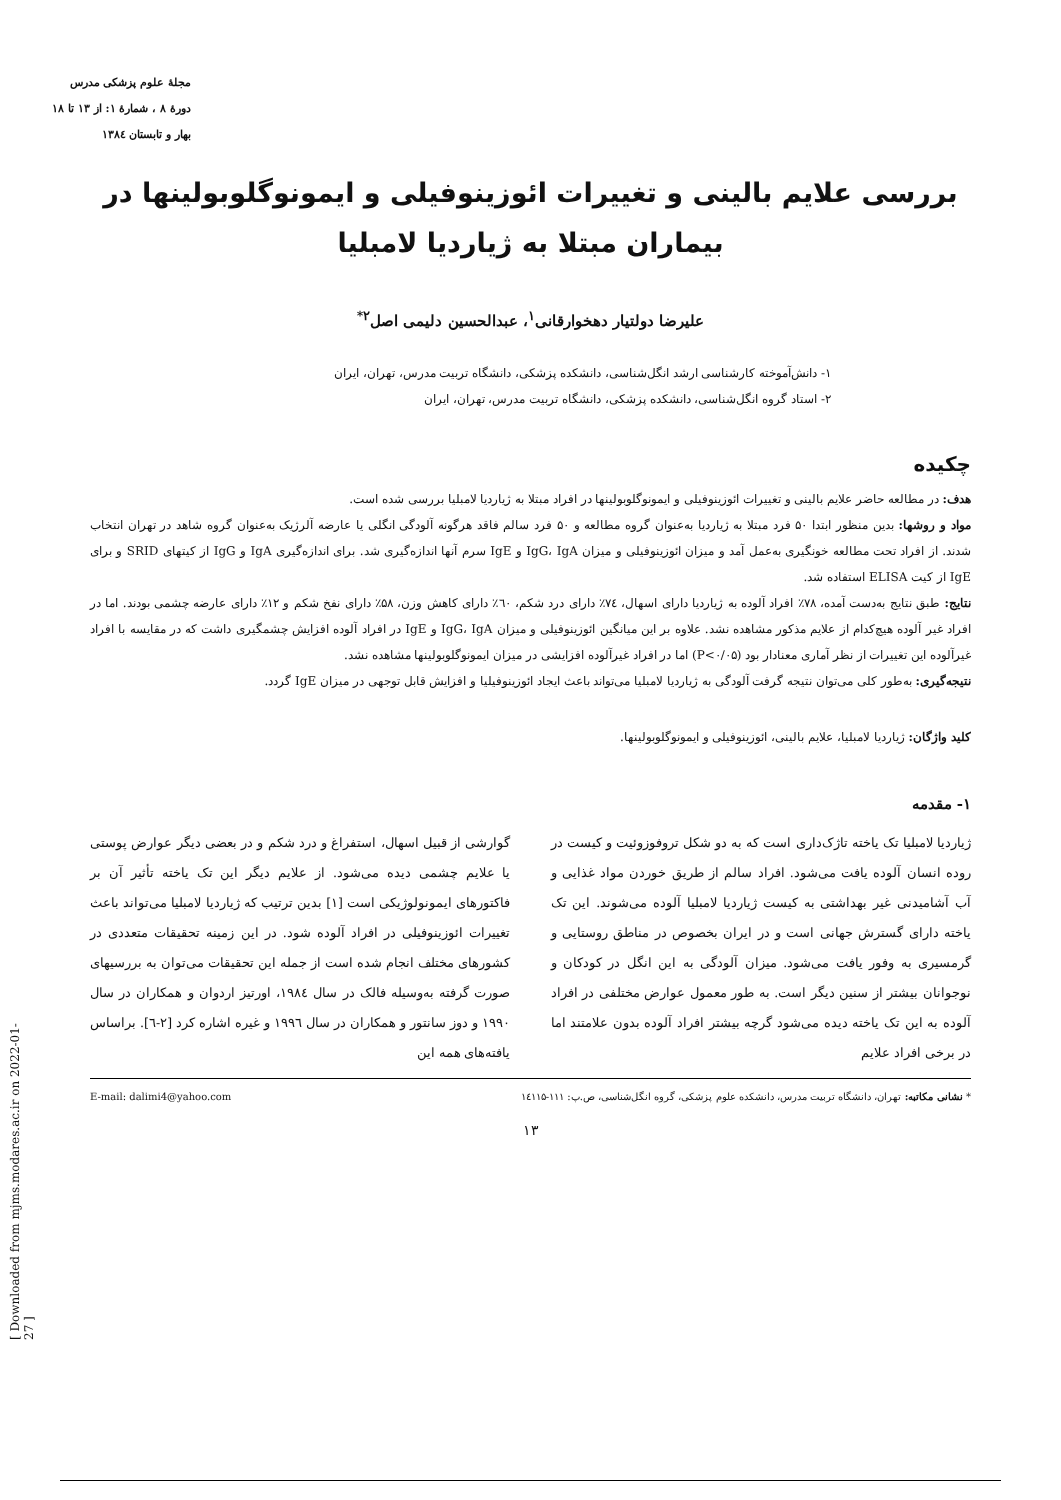مجلهٔ علوم پزشکی مدرس
دورهٔ ۸ ، شمارهٔ ۱: از ۱۳ تا ۱۸
بهار و تابستان ۱۳۸٤
بررسی علایم بالینی و تغییرات ائوزینوفیلی و ایمونوگلوبولینها در بیماران مبتلا به ژیاردیا لامبلیا
علیرضا دولتیار دهخوارقانی<sup>۱</sup>، عبدالحسین دلیمی اصل<sup>۲*</sup>
۱- دانش‌آموخته کارشناسی ارشد انگل‌شناسی، دانشکده پزشکی، دانشگاه تربیت مدرس، تهران، ایران
۲- استاد گروه انگل‌شناسی، دانشکده پزشکی، دانشگاه تربیت مدرس، تهران، ایران
چکیده
هدف: در مطالعه حاضر علایم بالینی و تغییرات ائوزینوفیلی و ایمونوگلوبولینها در افراد مبتلا به ژیاردیا لامبلیا بررسی شده است.
مواد و روشها: بدین منظور ابتدا ۵۰ فرد مبتلا به ژیاردیا به‌عنوان گروه مطالعه و ۵۰ فرد سالم فاقد هرگونه آلودگی انگلی یا عارضه آلرژیک به‌عنوان گروه شاهد در تهران انتخاب شدند. از افراد تحت مطالعه خونگیری به‌عمل آمد و میزان ائوزینوفیلی و میزان IgG، IgA و IgE سرم آنها اندازه‌گیری شد. برای اندازه‌گیری IgA و IgG از کیتهای SRID و برای IgE از کیت ELISA استفاده شد.
نتایج: طبق نتایج به‌دست آمده، ۷۸٪ افراد آلوده به ژیاردیا دارای اسهال، ۷٤٪ دارای درد شکم، ٦۰٪ دارای کاهش وزن، ۵۸٪ دارای نفخ شکم و ۱۲٪ دارای عارضه چشمی بودند. اما در افراد غیر آلوده هیچ‌کدام از علایم مذکور مشاهده نشد. علاوه بر این میانگین ائوزینوفیلی و میزان IgG، IgA و IgE در افراد آلوده افزایش چشمگیری داشت که در مقایسه با افراد غیرآلوده این تغییرات از نظر آماری معنادار بود (P<۰/۰۵) اما در افراد غیرآلوده افزایشی در میزان ایمونوگلوبولینها مشاهده نشد.
نتیجه‌گیری: به‌طور کلی می‌توان نتیجه گرفت آلودگی به ژیاردیا لامبلیا می‌تواند باعث ایجاد ائوزینوفیلیا و افزایش قابل توجهی در میزان IgE گردد.
کلید واژگان: ژیاردیا لامبلیا، علایم بالینی، ائوزینوفیلی و ایمونوگلوبولینها.
۱- مقدمه
ژیاردیا لامبلیا تک یاخته تاژک‌داری است که به دو شکل تروفوزوئیت و کیست در روده انسان آلوده یافت می‌شود. افراد سالم از طریق خوردن مواد غذایی و آب آشامیدنی غیر بهداشتی به کیست ژیاردیا لامبلیا آلوده می‌شوند. این تک یاخته دارای گسترش جهانی است و در ایران بخصوص در مناطق روستایی و گرمسیری به وفور یافت می‌شود. میزان آلودگی به این انگل در کودکان و نوجوانان بیشتر از سنین دیگر است. به طور معمول عوارض مختلفی در افراد آلوده به این تک یاخته دیده می‌شود گرچه بیشتر افراد آلوده بدون علامتند اما در برخی افراد علایم
گوارشی از قبیل اسهال، استفراغ و درد شکم و در بعضی دیگر عوارض پوستی یا علایم چشمی دیده می‌شود. از علایم دیگر این تک یاخته تأثیر آن بر فاکتورهای ایمونولوژیکی است [۱] بدین ترتیب که ژیاردیا لامبلیا می‌تواند باعث تغییرات ائوزینوفیلی در افراد آلوده شود. در این زمینه تحقیقات متعددی در کشورهای مختلف انجام شده است از جمله این تحقیقات می‌توان به بررسیهای صورت گرفته به‌وسیله فالک در سال ۱۹۸٤، اورتیز اردوان و همکاران در سال ۱۹۹۰ و دوز سانتور و همکاران در سال ۱۹۹٦ و غیره اشاره کرد [۲-٦]. براساس یافته‌های همه این
* نشانی مکاتبه: تهران، دانشگاه تربیت مدرس، دانشکده علوم پزشکی، گروه انگل‌شناسی، ص.پ: ۱۱۱-۱٤۱۱۵ E-mail: dalimi4@yahoo.com
۱۳
[ Downloaded from mjms.modares.ac.ir on 2022-01-27 ]